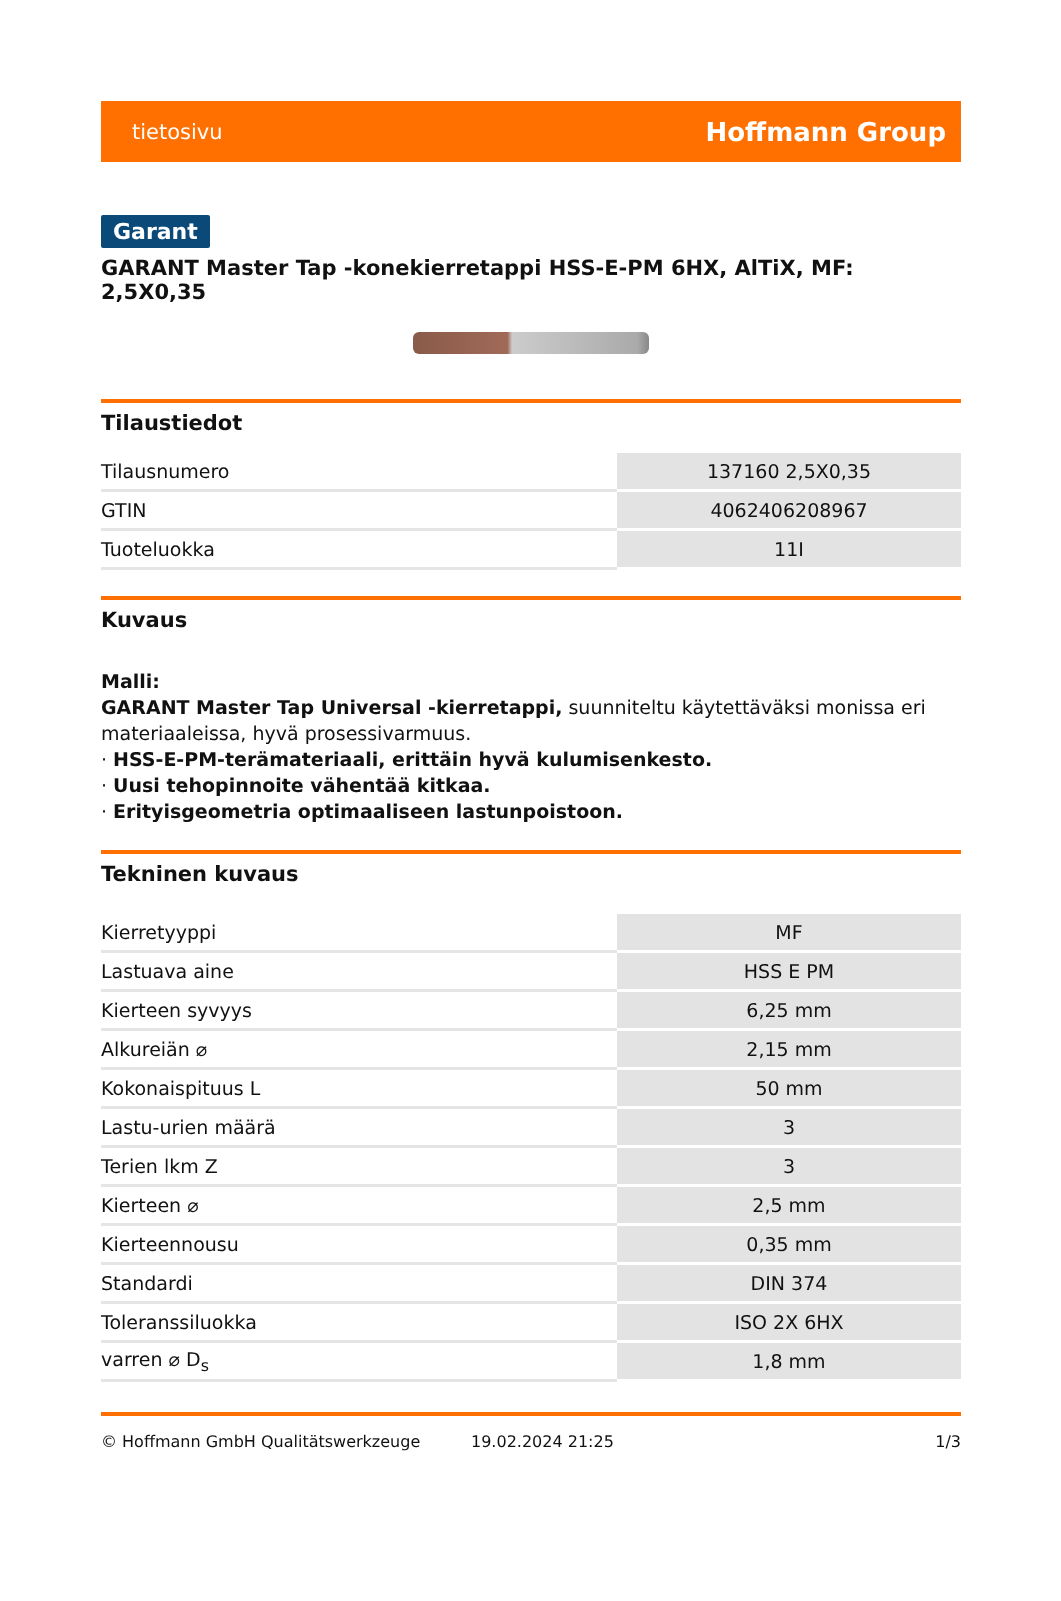tietosivu Hoffmann Group
Garant
GARANT Master Tap -konekierretappi HSS-E-PM 6HX, AlTiX, MF: 2,5X0,35
Tilaustiedot
| Tilausnumero | 137160 2,5X0,35 |
| GTIN | 4062406208967 |
| Tuoteluokka | 11I |
Kuvaus
Malli:
GARANT Master Tap Universal -kierretappi, suunniteltu käytettäväksi monissa eri materiaaleissa, hyvä prosessivarmuus.
· HSS-E-PM-terämateriaali, erittäin hyvä kulumisenkesto.
· Uusi tehopinnoite vähentää kitkaa.
· Erityisgeometria optimaaliseen lastunpoistoon.
Tekninen kuvaus
| Kierretyyppi | MF |
| Lastuava aine | HSS E PM |
| Kierteen syvyys | 6,25 mm |
| Alkureiän ⌀ | 2,15 mm |
| Kokonaispituus L | 50 mm |
| Lastu-urien määrä | 3 |
| Terien lkm Z | 3 |
| Kierteen ⌀ | 2,5 mm |
| Kierteennousu | 0,35 mm |
| Standardi | DIN 374 |
| Toleranssiluokka | ISO 2X 6HX |
| varren ⌀ D<sub>s</sub> | 1,8 mm |
© Hoffmann GmbH Qualitätswerkzeuge 19.02.2024 21:25 1/3